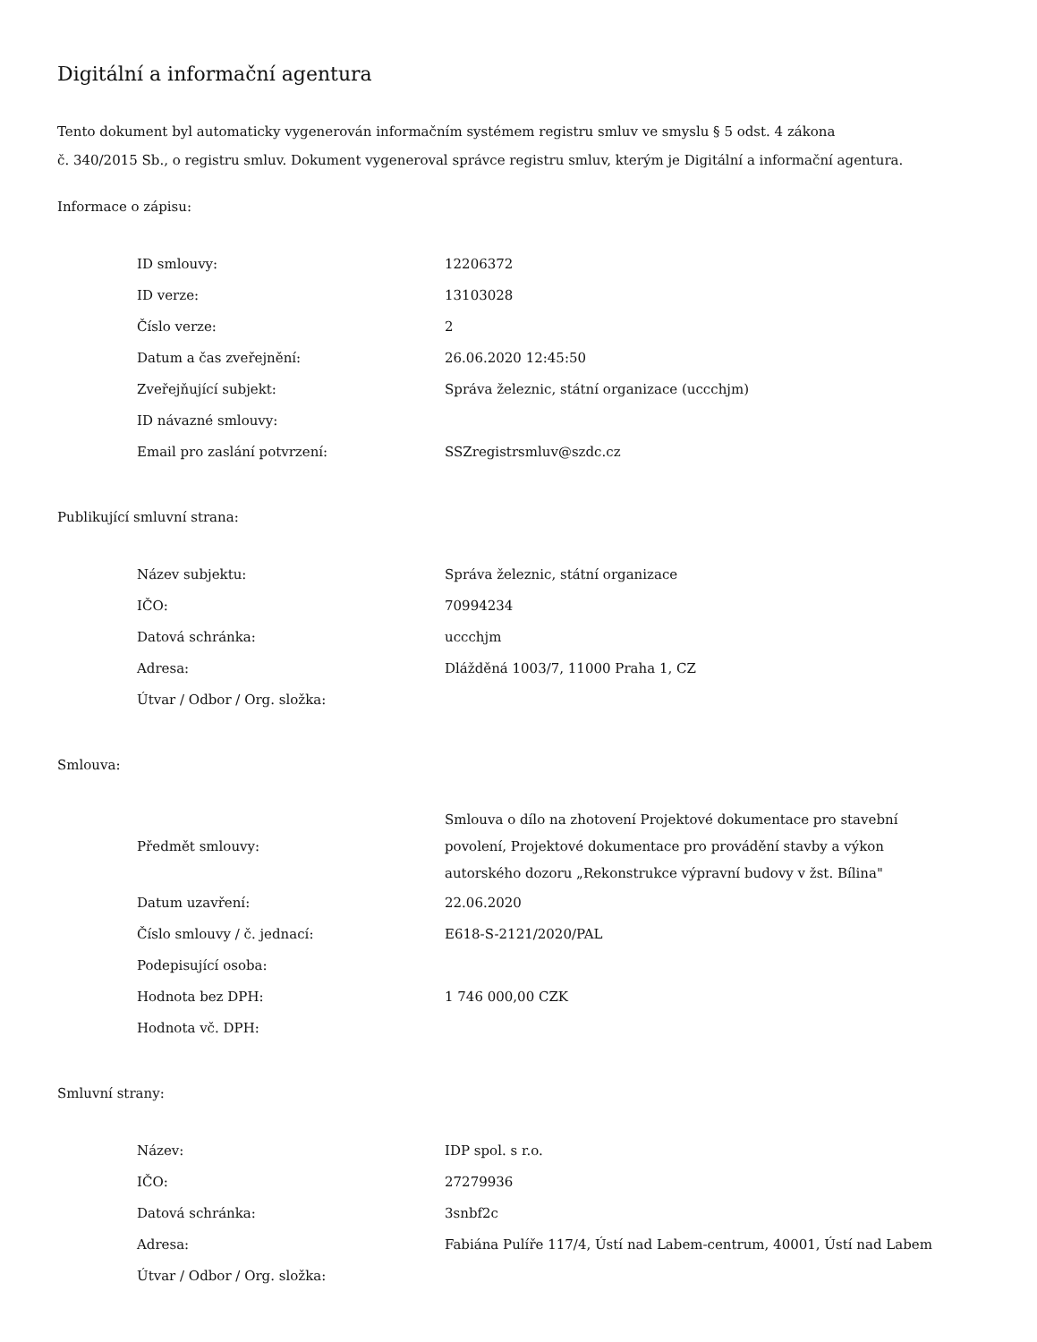Digitální a informační agentura
Tento dokument byl automaticky vygenerován informačním systémem registru smluv ve smyslu § 5 odst. 4 zákona
č. 340/2015 Sb., o registru smluv. Dokument vygeneroval správce registru smluv, kterým je Digitální a informační agentura.
Informace o zápisu:
| ID smlouvy: | 12206372 |
| ID verze: | 13103028 |
| Číslo verze: | 2 |
| Datum a čas zveřejnění: | 26.06.2020 12:45:50 |
| Zveřejňující subjekt: | Správa železnic, státní organizace (uccchjm) |
| ID návazné smlouvy: | |
| Email pro zaslání potvrzení: | SSZregistrsmluv@szdc.cz |
Publikující smluvní strana:
| Název subjektu: | Správa železnic, státní organizace |
| IČO: | 70994234 |
| Datová schránka: | uccchjm |
| Adresa: | Dlážděná 1003/7, 11000 Praha 1, CZ |
| Útvar / Odbor / Org. složka: | |
Smlouva:
| Předmět smlouvy: | Smlouva o dílo na zhotovení Projektové dokumentace pro stavební povolení, Projektové dokumentace pro provádění stavby a výkon autorského dozoru „Rekonstrukce výpravní budovy v žst. Bílina" |
| Datum uzavření: | 22.06.2020 |
| Číslo smlouvy / č. jednací: | E618-S-2121/2020/PAL |
| Podepisující osoba: | |
| Hodnota bez DPH: | 1 746 000,00 CZK |
| Hodnota vč. DPH: | |
Smluvní strany:
| Název: | IDP spol. s r.o. |
| IČO: | 27279936 |
| Datová schránka: | 3snbf2c |
| Adresa: | Fabiána Pulíře 117/4, Ústí nad Labem-centrum, 40001, Ústí nad Labem |
| Útvar / Odbor / Org. složka: | |